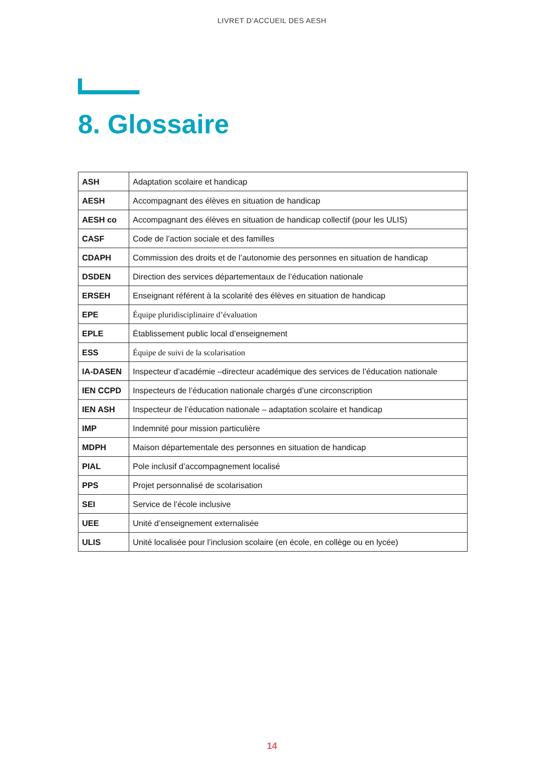LIVRET D’ACCUEIL DES AESH
8. Glossaire
| ASH | Adaptation scolaire et handicap |
| AESH | Accompagnant des élèves en situation de handicap |
| AESH co | Accompagnant des élèves en situation de handicap collectif (pour les ULIS) |
| CASF | Code de l’action sociale et des familles |
| CDAPH | Commission des droits et de l’autonomie des personnes en situation de handicap |
| DSDEN | Direction des services départementaux de l’éducation nationale |
| ERSEH | Enseignant référent à la scolarité des élèves en situation de handicap |
| EPE | Équipe pluridisciplinaire d’évaluation |
| EPLE | Établissement public local d’enseignement |
| ESS | Équipe de suivi de la scolarisation |
| IA-DASEN | Inspecteur d’académie –directeur académique des services de l’éducation nationale |
| IEN CCPD | Inspecteurs de l’éducation nationale chargés d’une circonscription |
| IEN ASH | Inspecteur de l’éducation nationale – adaptation scolaire et handicap |
| IMP | Indemnité pour mission particulière |
| MDPH | Maison départementale des personnes en situation de handicap |
| PIAL | Pole inclusif d’accompagnement localisé |
| PPS | Projet personnalisé de scolarisation |
| SEI | Service de l’école inclusive |
| UEE | Unité d’enseignement externalisée |
| ULIS | Unité localisée pour l’inclusion scolaire (en école, en collège ou en lycée) |
14